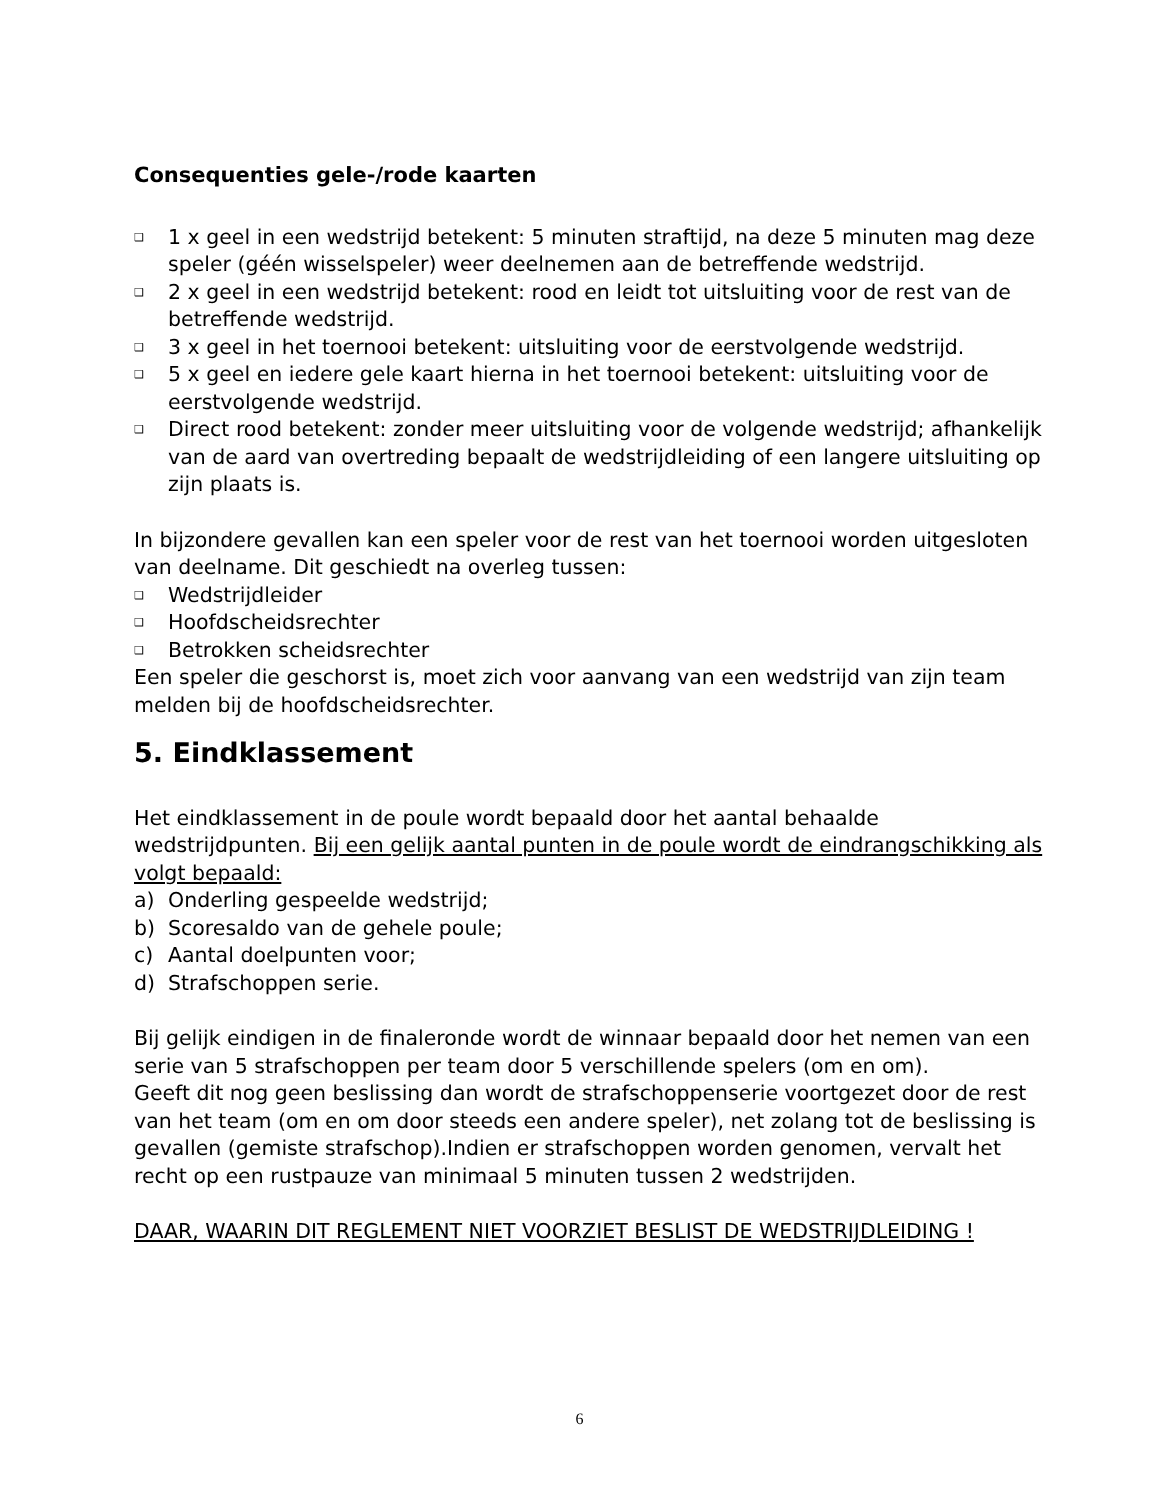Consequenties gele-/rode kaarten
❑ 1 x geel in een wedstrijd betekent: 5 minuten straftijd, na deze 5 minuten mag deze speler (géén wisselspeler) weer deelnemen aan de betreffende wedstrijd.
❑ 2 x geel in een wedstrijd betekent: rood en leidt tot uitsluiting voor de rest van de betreffende wedstrijd.
❑ 3 x geel in het toernooi betekent: uitsluiting voor de eerstvolgende wedstrijd.
❑ 5 x geel en iedere gele kaart hierna in het toernooi betekent: uitsluiting voor de eerstvolgende wedstrijd.
❑ Direct rood betekent: zonder meer uitsluiting voor de volgende wedstrijd; afhankelijk van de aard van overtreding bepaalt de wedstrijdleiding of een langere uitsluiting op zijn plaats is.
In bijzondere gevallen kan een speler voor de rest van het toernooi worden uitgesloten van deelname. Dit geschiedt na overleg tussen:
❑ Wedstrijdleider
❑ Hoofdscheidsrechter
❑ Betrokken scheidsrechter
Een speler die geschorst is, moet zich voor aanvang van een wedstrijd van zijn team melden bij de hoofdscheidsrechter.
5. Eindklassement
Het eindklassement in de poule wordt bepaald door het aantal behaalde wedstrijdpunten. Bij een gelijk aantal punten in de poule wordt de eindrangschikking als volgt bepaald:
a) Onderling gespeelde wedstrijd;
b) Scoresaldo van de gehele poule;
c) Aantal doelpunten voor;
d) Strafschoppen serie.
Bij gelijk eindigen in de finaleronde wordt de winnaar bepaald door het nemen van een serie van 5 strafschoppen per team door 5 verschillende spelers (om en om).
Geeft dit nog geen beslissing dan wordt de strafschoppenserie voortgezet door de rest van het team (om en om door steeds een andere speler), net zolang tot de beslissing is gevallen (gemiste strafschop).Indien er strafschoppen worden genomen, vervalt het recht op een rustpauze van minimaal 5 minuten tussen 2 wedstrijden.
DAAR, WAARIN DIT REGLEMENT NIET VOORZIET BESLIST DE WEDSTRIJDLEIDING !
6